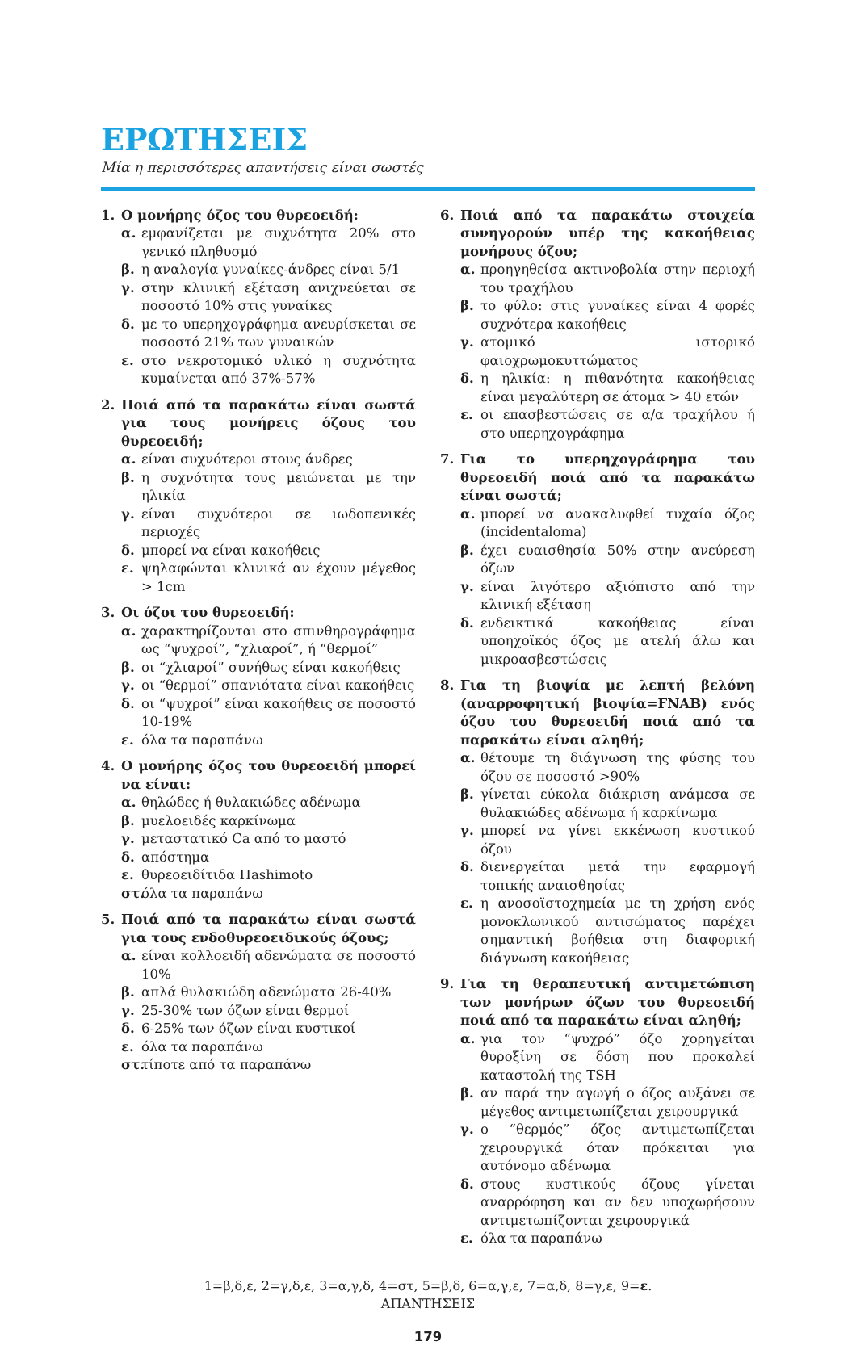ΕΡΩΤΗΣΕΙΣ
Μία η περισσότερες απαντήσεις είναι σωστές
1. Ο μονήρης όζος του θυρεοειδή:
α. εμφανίζεται με συχνότητα 20% στο γενικό πληθυσμό
β. η αναλογία γυναίκες-άνδρες είναι 5/1
γ. στην κλινική εξέταση ανιχνεύεται σε ποσοστό 10% στις γυναίκες
δ. με το υπερηχογράφημα ανευρίσκεται σε ποσοστό 21% των γυναικών
ε. στο νεκροτομικό υλικό η συχνότητα κυμαίνεται από 37%-57%
2. Ποιά από τα παρακάτω είναι σωστά για τους μονήρεις όζους του θυρεοειδή;
α. είναι συχνότεροι στους άνδρες
β. η συχνότητα τους μειώνεται με την ηλικία
γ. είναι συχνότεροι σε ιωδοπενικές περιοχές
δ. μπορεί να είναι κακοήθεις
ε. ψηλαφώνται κλινικά αν έχουν μέγεθος > 1cm
3. Οι όζοι του θυρεοειδή:
α. χαρακτηρίζονται στο σπινθηρογράφημα ως “ψυχροί”, “χλιαροί”, ή “θερμοί”
β. οι “χλιαροί” συνήθως είναι κακοήθεις
γ. οι “θερμοί” σπανιότατα είναι κακοήθεις
δ. οι “ψυχροί” είναι κακοήθεις σε ποσοστό 10-19%
ε. όλα τα παραπάνω
4. Ο μονήρης όζος του θυρεοειδή μπορεί να είναι:
α. θηλώδες ή θυλακιώδες αδένωμα
β. μυελοειδές καρκίνωμα
γ. μεταστατικό Ca από το μαστό
δ. απόστημα
ε. θυρεοειδίτιδα Hashimoto
στ. όλα τα παραπάνω
5. Ποιά από τα παρακάτω είναι σωστά για τους ενδοθυρεοειδικούς όζους;
α. είναι κολλοειδή αδενώματα σε ποσοστό 10%
β. απλά θυλακιώδη αδενώματα 26-40%
γ. 25-30% των όζων είναι θερμοί
δ. 6-25% των όζων είναι κυστικοί
ε. όλα τα παραπάνω
στ. τίποτε από τα παραπάνω
6. Ποιά από τα παρακάτω στοιχεία συνηγορούν υπέρ της κακοήθειας μονήρους όζου;
α. προηγηθείσα ακτινοβολία στην περιοχή του τραχήλου
β. το φύλο: στις γυναίκες είναι 4 φορές συχνότερα κακοήθεις
γ. ατομικό ιστορικό φαιοχρωμοκυττώματος
δ. η ηλικία: η πιθανότητα κακοήθειας είναι μεγαλύτερη σε άτομα > 40 ετών
ε. οι επασβεστώσεις σε α/α τραχήλου ή στο υπερηχογράφημα
7. Για το υπερηχογράφημα του θυρεοειδή ποιά από τα παρακάτω είναι σωστά;
α. μπορεί να ανακαλυφθεί τυχαία όζος (incidentaloma)
β. έχει ευαισθησία 50% στην ανεύρεση όζων
γ. είναι λιγότερο αξιόπιστο από την κλινική εξέταση
δ. ενδεικτικά κακοήθειας είναι υποηχοϊκός όζος με ατελή άλω και μικροασβεστώσεις
8. Για τη βιοψία με λεπτή βελόνη (αναρροφητική βιοψία=FNAB) ενός όζου του θυρεοειδή ποιά από τα παρακάτω είναι αληθή;
α. θέτουμε τη διάγνωση της φύσης του όζου σε ποσοστό >90%
β. γίνεται εύκολα διάκριση ανάμεσα σε θυλακιώδες αδένωμα ή καρκίνωμα
γ. μπορεί να γίνει εκκένωση κυστικού όζου
δ. διενεργείται μετά την εφαρμογή τοπικής αναισθησίας
ε. η ανοσοϊστοχημεία με τη χρήση ενός μονοκλωνικού αντισώματος παρέχει σημαντική βοήθεια στη διαφορική διάγνωση κακοήθειας
9. Για τη θεραπευτική αντιμετώπιση των μονήρων όζων του θυρεοειδή ποιά από τα παρακάτω είναι αληθή;
α. για τον “ψυχρό” όζο χορηγείται θυροξίνη σε δόση που προκαλεί καταστολή της TSH
β. αν παρά την αγωγή ο όζος αυξάνει σε μέγεθος αντιμετωπίζεται χειρουργικά
γ. ο “θερμός” όζος αντιμετωπίζεται χειρουργικά όταν πρόκειται για αυτόνομο αδένωμα
δ. στους κυστικούς όζους γίνεται αναρρόφηση και αν δεν υποχωρήσουν αντιμετωπίζονται χειρουργικά
ε. όλα τα παραπάνω
1=β,δ,ε, 2=γ,δ,ε, 3=α,γ,δ, 4=στ, 5=β,δ, 6=α,γ,ε, 7=α,δ, 8=γ,ε, 9=ε.
ΑΠΑΝΤΗΣΕΙΣ
179